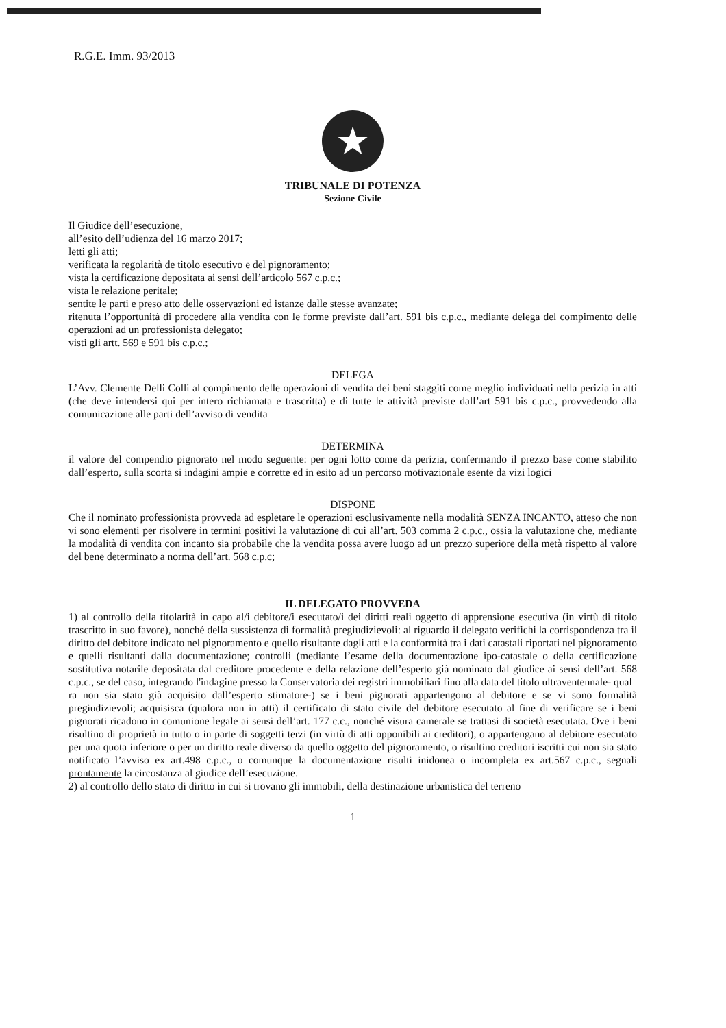R.G.E. Imm. 93/2013
★
TRIBUNALE DI POTENZA
Sezione Civile
Il Giudice dell’esecuzione,
all’esito dell’udienza del 16 marzo 2017;
letti gli atti;
verificata la regolarità de titolo esecutivo e del pignoramento;
vista la certificazione depositata ai sensi dell’articolo 567 c.p.c.;
vista le relazione peritale;
sentite le parti e preso atto delle osservazioni ed istanze dalle stesse avanzate;
ritenuta l’opportunità di procedere alla vendita con le forme previste dall’art. 591 bis c.p.c., mediante delega del compimento delle operazioni ad un professionista delegato;
visti gli artt. 569 e 591 bis c.p.c.;
DELEGA
L’Avv. Clemente Delli Colli al compimento delle operazioni di vendita dei beni staggiti come meglio individuati nella perizia in atti (che deve intendersi qui per intero richiamata e trascritta) e di tutte le attività previste dall’art 591 bis c.p.c., provvedendo alla comunicazione alle parti dell’avviso di vendita
DETERMINA
il valore del compendio pignorato nel modo seguente: per ogni lotto come da perizia, confermando il prezzo base come stabilito dall’esperto, sulla scorta si indagini ampie e corrette ed in esito ad un percorso motivazionale esente da vizi logici
DISPONE
Che il nominato professionista provveda ad espletare le operazioni esclusivamente nella modalità SENZA INCANTO, atteso che non vi sono elementi per risolvere in termini positivi la valutazione di cui all’art. 503 comma 2 c.p.c., ossia la valutazione che, mediante la modalità di vendita con incanto sia probabile che la vendita possa avere luogo ad un prezzo superiore della metà rispetto al valore del bene determinato a norma dell’art. 568 c.p.c;
IL DELEGATO PROVVEDA
1) al controllo della titolarità in capo al/i debitore/i esecutato/i dei diritti reali oggetto di apprensione esecutiva (in virtù di titolo trascritto in suo favore), nonché della sussistenza di formalità pregiudizievoli: al riguardo il delegato verifichi la corrispondenza tra il diritto del debitore indicato nel pignoramento e quello risultante dagli atti e la conformità tra i dati catastali riportati nel pignoramento e quelli risultanti dalla documentazione; controlli (mediante l’esame della documentazione ipo-catastale o della certificazione sostitutiva notarile depositata dal creditore procedente e della relazione dell’esperto già nominato dal giudice ai sensi dell’art. 568 c.p.c., se del caso, integrando l'indagine presso la Conservatoria dei registri immobiliari fino alla data del titolo ultraventennale- qual
ra non sia stato già acquisito dall’esperto stimatore-) se i beni pignorati appartengono al debitore e se vi sono formalità pregiudizievoli; acquisisca (qualora non in atti) il certificato di stato civile del debitore esecutato al fine di verificare se i beni pignorati ricadono in comunione legale ai sensi dell’art. 177 c.c., nonché visura camerale se trattasi di società esecutata. Ove i beni risultino di proprietà in tutto o in parte di soggetti terzi (in virtù di atti opponibili ai creditori), o appartengano al debitore esecutato per una quota inferiore o per un diritto reale diverso da quello oggetto del pignoramento, o risultino creditori iscritti cui non sia stato notificato l’avviso ex art.498 c.p.c., o comunque la documentazione risulti inidonea o incompleta ex art.567 c.p.c., segnali prontamente la circostanza al giudice dell’esecuzione.
2) al controllo dello stato di diritto in cui si trovano gli immobili, della destinazione urbanistica del terreno
1